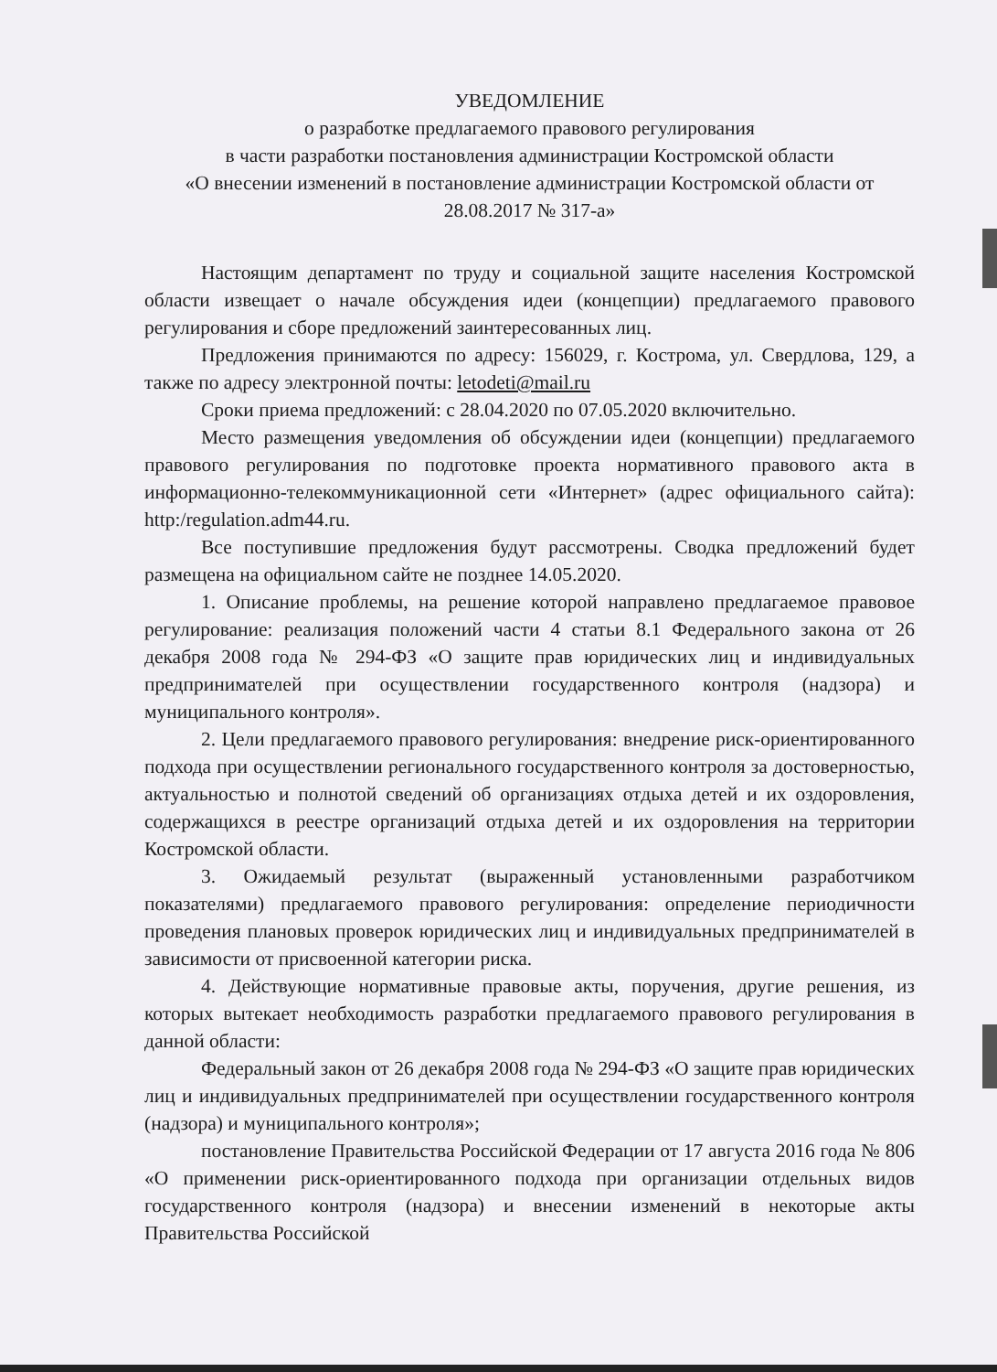УВЕДОМЛЕНИЕ
о разработке предлагаемого правового регулирования
в части разработки постановления администрации Костромской области
«О внесении изменений в постановление администрации Костромской области от 28.08.2017 № 317-а»
Настоящим департамент по труду и социальной защите населения Костромской области извещает о начале обсуждения идеи (концепции) предлагаемого правового регулирования и сборе предложений заинтересованных лиц.
Предложения принимаются по адресу: 156029, г. Кострома, ул. Свердлова, 129, а также по адресу электронной почты: letodeti@mail.ru
Сроки приема предложений: с 28.04.2020 по 07.05.2020 включительно.
Место размещения уведомления об обсуждении идеи (концепции) предлагаемого правового регулирования по подготовке проекта нормативного правового акта в информационно-телекоммуникационной сети «Интернет» (адрес официального сайта): http:/regulation.adm44.ru.
Все поступившие предложения будут рассмотрены. Сводка предложений будет размещена на официальном сайте не позднее 14.05.2020.
1. Описание проблемы, на решение которой направлено предлагаемое правовое регулирование: реализация положений части 4 статьи 8.1 Федерального закона от 26 декабря 2008 года № 294-ФЗ «О защите прав юридических лиц и индивидуальных предпринимателей при осуществлении государственного контроля (надзора) и муниципального контроля».
2. Цели предлагаемого правового регулирования: внедрение риск-ориентированного подхода при осуществлении регионального государственного контроля за достоверностью, актуальностью и полнотой сведений об организациях отдыха детей и их оздоровления, содержащихся в реестре организаций отдыха детей и их оздоровления на территории Костромской области.
3. Ожидаемый результат (выраженный установленными разработчиком показателями) предлагаемого правового регулирования: определение периодичности проведения плановых проверок юридических лиц и индивидуальных предпринимателей в зависимости от присвоенной категории риска.
4. Действующие нормативные правовые акты, поручения, другие решения, из которых вытекает необходимость разработки предлагаемого правового регулирования в данной области:
Федеральный закон от 26 декабря 2008 года № 294-ФЗ «О защите прав юридических лиц и индивидуальных предпринимателей при осуществлении государственного контроля (надзора) и муниципального контроля»;
постановление Правительства Российской Федерации от 17 августа 2016 года № 806 «О применении риск-ориентированного подхода при организации отдельных видов государственного контроля (надзора) и внесении изменений в некоторые акты Правительства Российской